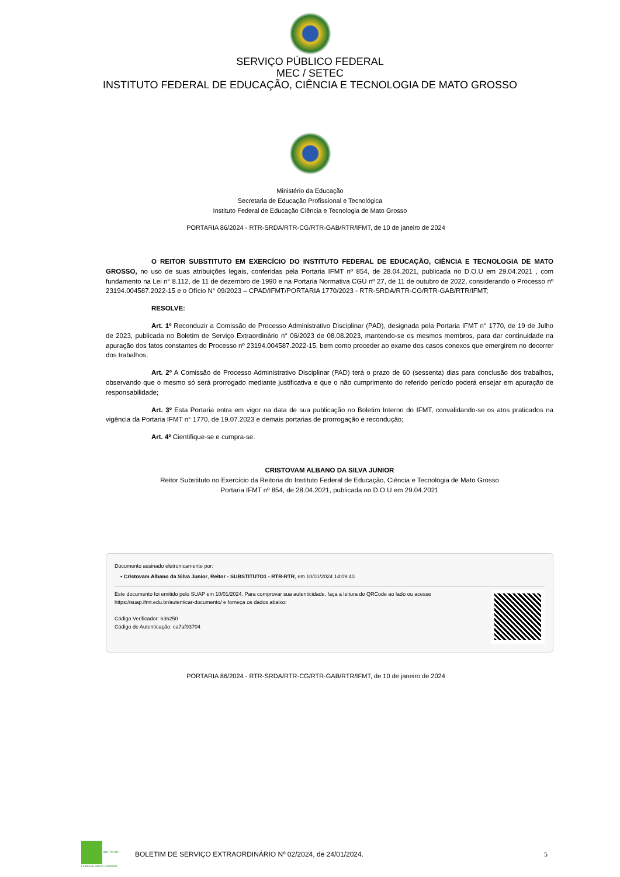SERVIÇO PÚBLICO FEDERAL
MEC / SETEC
INSTITUTO FEDERAL DE EDUCAÇÃO, CIÊNCIA E TECNOLOGIA DE MATO GROSSO
Ministério da Educação
Secretaria de Educação Profissional e Tecnológica
Instituto Federal de Educação Ciência e Tecnologia de Mato Grosso
PORTARIA 86/2024 - RTR-SRDA/RTR-CG/RTR-GAB/RTR/IFMT, de 10 de janeiro de 2024
O REITOR SUBSTITUTO EM EXERCÍCIO DO INSTITUTO FEDERAL DE EDUCAÇÃO, CIÊNCIA E TECNOLOGIA DE MATO GROSSO, no uso de suas atribuições legais, conferidas pela Portaria IFMT nº 854, de 28.04.2021, publicada no D.O.U em 29.04.2021 , com fundamento na Lei n° 8.112, de 11 de dezembro de 1990 e na Portaria Normativa CGU nº 27, de 11 de outubro de 2022, considerando o Processo nº 23194.004587.2022-15 e o Ofício N° 09/2023 – CPAD/IFMT/PORTARIA 1770/2023 - RTR-SRDA/RTR-CG/RTR-GAB/RTR/IFMT;
RESOLVE:
Art. 1º Reconduzir a Comissão de Processo Administrativo Disciplinar (PAD), designada pela Portaria IFMT n° 1770, de 19 de Julho de 2023, publicada no Boletim de Serviço Extraordinário n° 06/2023 de 08.08.2023, mantendo-se os mesmos membros, para dar continuidade na apuração dos fatos constantes do Processo nº 23194.004587.2022-15, bem como proceder ao exame dos casos conexos que emergirem no decorrer dos trabalhos;
Art. 2º A Comissão de Processo Administrativo Disciplinar (PAD) terá o prazo de 60 (sessenta) dias para conclusão dos trabalhos, observando que o mesmo só será prorrogado mediante justificativa e que o não cumprimento do referido período poderá ensejar em apuração de responsabilidade;
Art. 3º Esta Portaria entra em vigor na data de sua publicação no Boletim Interno do IFMT, convalidando-se os atos praticados na vigência da Portaria IFMT n° 1770, de 19.07.2023 e demais portarias de prorrogação e recondução;
Art. 4º Cientifique-se e cumpra-se.
CRISTOVAM ALBANO DA SILVA JUNIOR
Reitor Substituto no Exercício da Reitoria do Instituto Federal de Educação, Ciência e Tecnologia de Mato Grosso
Portaria IFMT nº 854, de 28.04.2021, publicada no D.O.U em 29.04.2021
Documento assinado eletronicamente por:
▪ Cristovam Albano da Silva Junior, Reitor - SUBSTITUTO1 - RTR-RTR, em 10/01/2024 14:09:40.
Este documento foi emitido pelo SUAP em 10/01/2024. Para comprovar sua autenticidade, faça a leitura do QRCode ao lado ou acesse https://suap.ifmt.edu.br/autenticar-documento/ e forneça os dados abaixo:
Código Verificador: 636250
Código de Autenticação: ca7af93704
PORTARIA 86/2024 - RTR-SRDA/RTR-CG/RTR-GAB/RTR/IFMT, de 10 de janeiro de 2024
INSTITUTO FEDERAL MATO GROSSO
BOLETIM DE SERVIÇO EXTRAORDINÁRIO Nº 02/2024, de 24/01/2024.
5